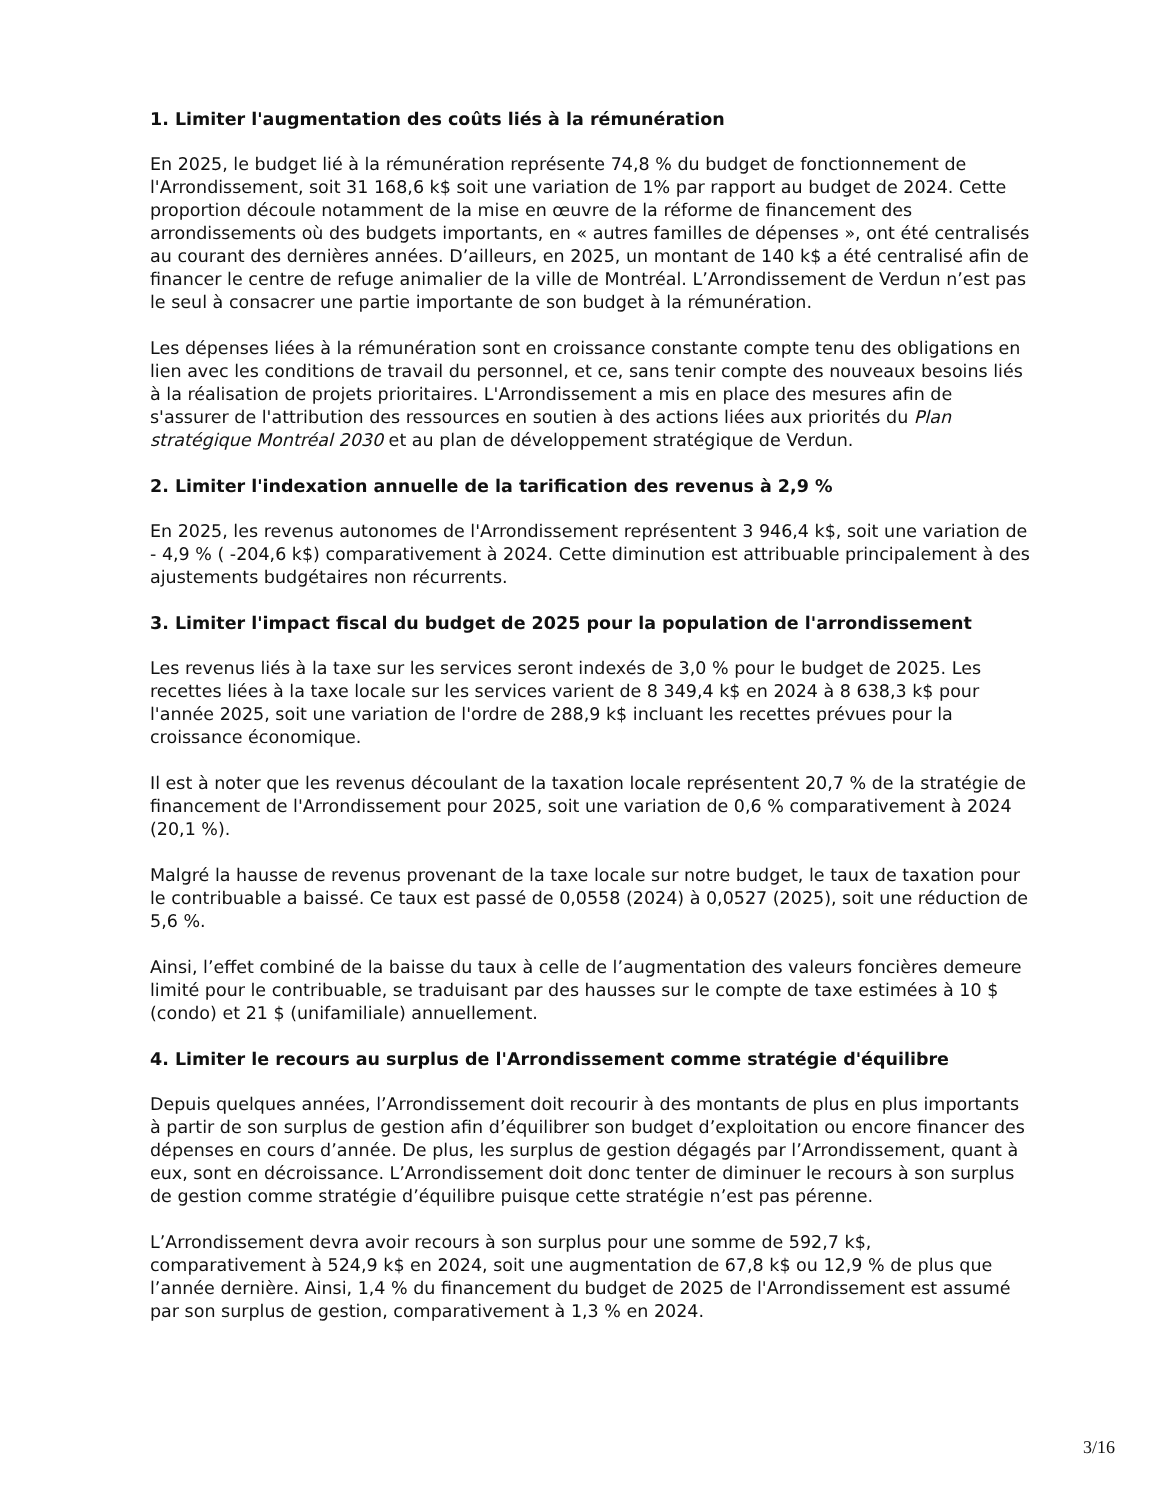1. Limiter l'augmentation des coûts liés à la rémunération
En 2025, le budget lié à la rémunération représente 74,8 % du budget de fonctionnement de l'Arrondissement, soit 31 168,6 k$ soit une variation de 1% par rapport au budget de 2024. Cette proportion découle notamment de la mise en œuvre de la réforme de financement des arrondissements où des budgets importants, en « autres familles de dépenses », ont été centralisés au courant des dernières années. D’ailleurs, en 2025, un montant de 140 k$ a été centralisé afin de financer le centre de refuge animalier de la ville de Montréal. L’Arrondissement de Verdun n’est pas le seul à consacrer une partie importante de son budget à la rémunération.
Les dépenses liées à la rémunération sont en croissance constante compte tenu des obligations en lien avec les conditions de travail du personnel, et ce, sans tenir compte des nouveaux besoins liés à la réalisation de projets prioritaires. L'Arrondissement a mis en place des mesures afin de s'assurer de l'attribution des ressources en soutien à des actions liées aux priorités du Plan stratégique Montréal 2030 et au plan de développement stratégique de Verdun.
2. Limiter l'indexation annuelle de la tarification des revenus à 2,9 %
En 2025, les revenus autonomes de l'Arrondissement représentent 3 946,4 k$, soit une variation de - 4,9 % ( -204,6 k$) comparativement à 2024. Cette diminution est attribuable principalement à des ajustements budgétaires non récurrents.
3. Limiter l'impact fiscal du budget de 2025 pour la population de l'arrondissement
Les revenus liés à la taxe sur les services seront indexés de 3,0 % pour le budget de 2025. Les recettes liées à la taxe locale sur les services varient de 8 349,4 k$ en 2024 à 8 638,3 k$ pour l'année 2025, soit une variation de l'ordre de 288,9 k$ incluant les recettes prévues pour la croissance économique.
Il est à noter que les revenus découlant de la taxation locale représentent 20,7 % de la stratégie de financement de l'Arrondissement pour 2025, soit une variation de 0,6 % comparativement à 2024 (20,1 %).
Malgré la hausse de revenus provenant de la taxe locale sur notre budget, le taux de taxation pour le contribuable a baissé. Ce taux est passé de 0,0558 (2024) à 0,0527 (2025), soit une réduction de 5,6 %.
Ainsi, l’effet combiné de la baisse du taux à celle de l’augmentation des valeurs foncières demeure limité pour le contribuable, se traduisant par des hausses sur le compte de taxe estimées à 10 $ (condo) et 21 $ (unifamiliale) annuellement.
4. Limiter le recours au surplus de l'Arrondissement comme stratégie d'équilibre
Depuis quelques années, l’Arrondissement doit recourir à des montants de plus en plus importants à partir de son surplus de gestion afin d’équilibrer son budget d’exploitation ou encore financer des dépenses en cours d’année. De plus, les surplus de gestion dégagés par l’Arrondissement, quant à eux, sont en décroissance. L’Arrondissement doit donc tenter de diminuer le recours à son surplus de gestion comme stratégie d’équilibre puisque cette stratégie n’est pas pérenne.
L’Arrondissement devra avoir recours à son surplus pour une somme de 592,7 k$, comparativement à 524,9 k$ en 2024, soit une augmentation de 67,8 k$ ou 12,9 % de plus que l’année dernière. Ainsi, 1,4 % du financement du budget de 2025 de l'Arrondissement est assumé par son surplus de gestion, comparativement à 1,3 % en 2024.
3/16